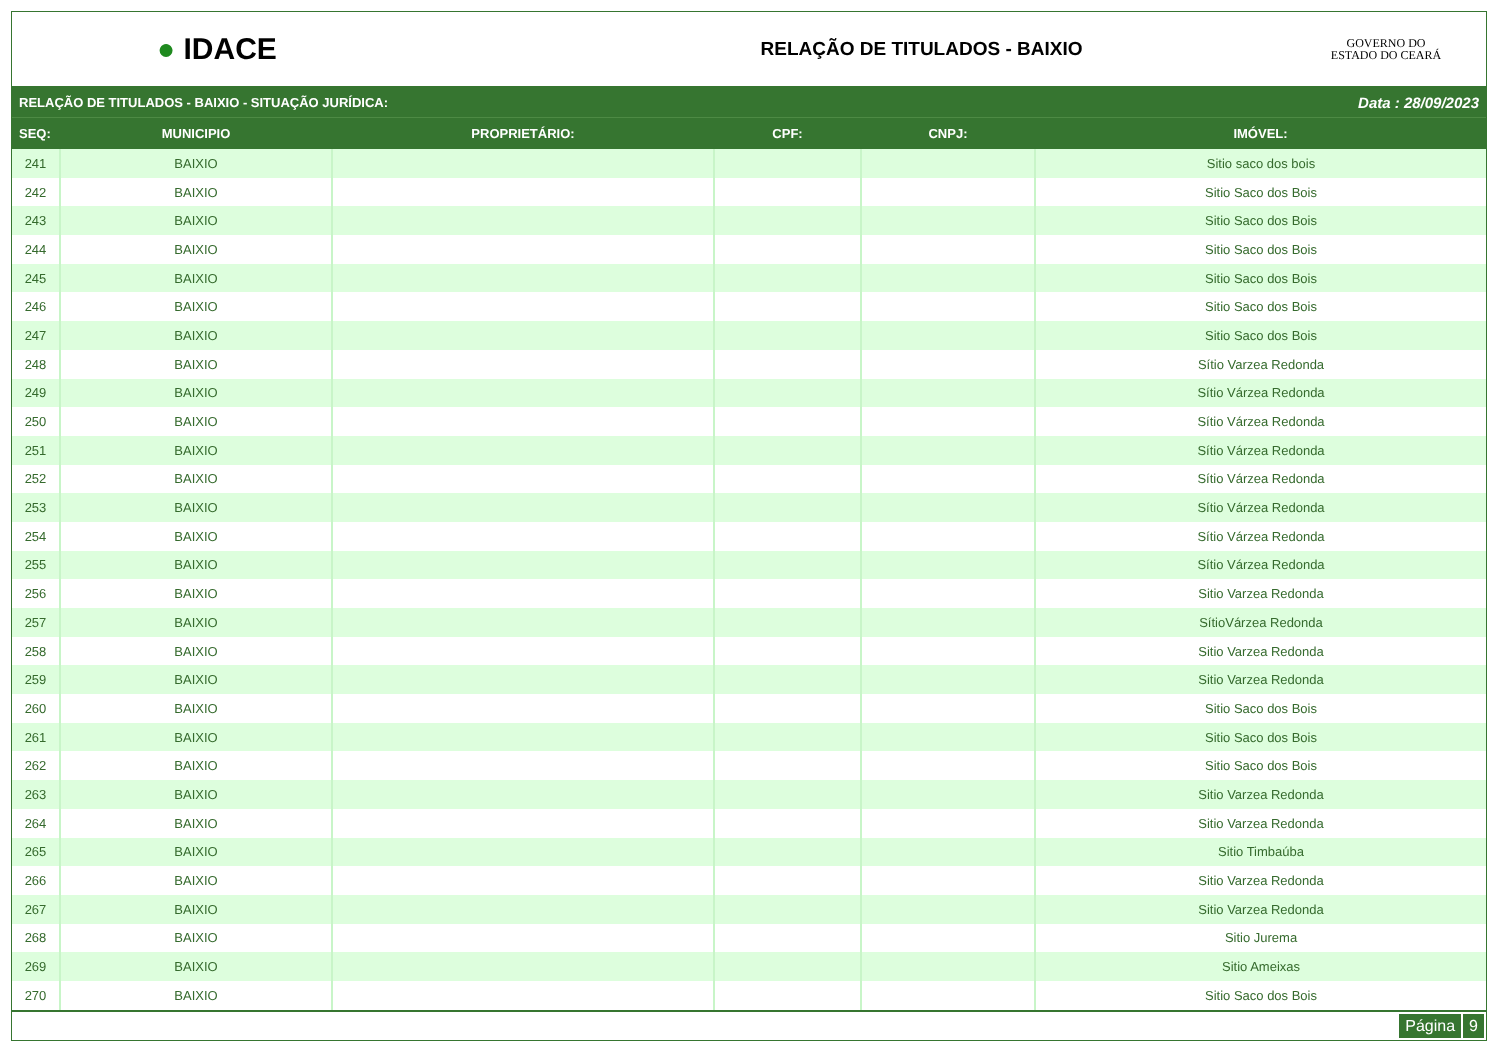● IDACE
RELAÇÃO DE TITULADOS - BAIXIO
GOVERNO DO
ESTADO DO CEARÁ
RELAÇÃO DE TITULADOS - BAIXIO - SITUAÇÃO JURÍDICA: Data : 28/09/2023
| SEQ: | MUNICIPIO | PROPRIETÁRIO: | CPF: | CNPJ: | IMÓVEL: |
| --- | --- | --- | --- | --- | --- |
| 241 | BAIXIO | | | | Sitio saco dos bois |
| 242 | BAIXIO | | | | Sitio Saco dos Bois |
| 243 | BAIXIO | | | | Sitio Saco dos Bois |
| 244 | BAIXIO | | | | Sitio Saco dos Bois |
| 245 | BAIXIO | | | | Sitio Saco dos Bois |
| 246 | BAIXIO | | | | Sitio Saco dos Bois |
| 247 | BAIXIO | | | | Sitio Saco dos Bois |
| 248 | BAIXIO | | | | Sítio Varzea Redonda |
| 249 | BAIXIO | | | | Sítio Várzea Redonda |
| 250 | BAIXIO | | | | Sítio Várzea Redonda |
| 251 | BAIXIO | | | | Sítio Várzea Redonda |
| 252 | BAIXIO | | | | Sítio Várzea Redonda |
| 253 | BAIXIO | | | | Sítio Várzea Redonda |
| 254 | BAIXIO | | | | Sítio Várzea Redonda |
| 255 | BAIXIO | | | | Sítio Várzea Redonda |
| 256 | BAIXIO | | | | Sitio Varzea Redonda |
| 257 | BAIXIO | | | | SítioVárzea Redonda |
| 258 | BAIXIO | | | | Sitio Varzea Redonda |
| 259 | BAIXIO | | | | Sitio Varzea Redonda |
| 260 | BAIXIO | | | | Sitio Saco dos Bois |
| 261 | BAIXIO | | | | Sitio Saco dos Bois |
| 262 | BAIXIO | | | | Sitio Saco dos Bois |
| 263 | BAIXIO | | | | Sitio Varzea Redonda |
| 264 | BAIXIO | | | | Sitio Varzea Redonda |
| 265 | BAIXIO | | | | Sitio Timbaúba |
| 266 | BAIXIO | | | | Sitio Varzea Redonda |
| 267 | BAIXIO | | | | Sitio Varzea Redonda |
| 268 | BAIXIO | | | | Sitio Jurema |
| 269 | BAIXIO | | | | Sitio Ameixas |
| 270 | BAIXIO | | | | Sitio Saco dos Bois |
Página 9